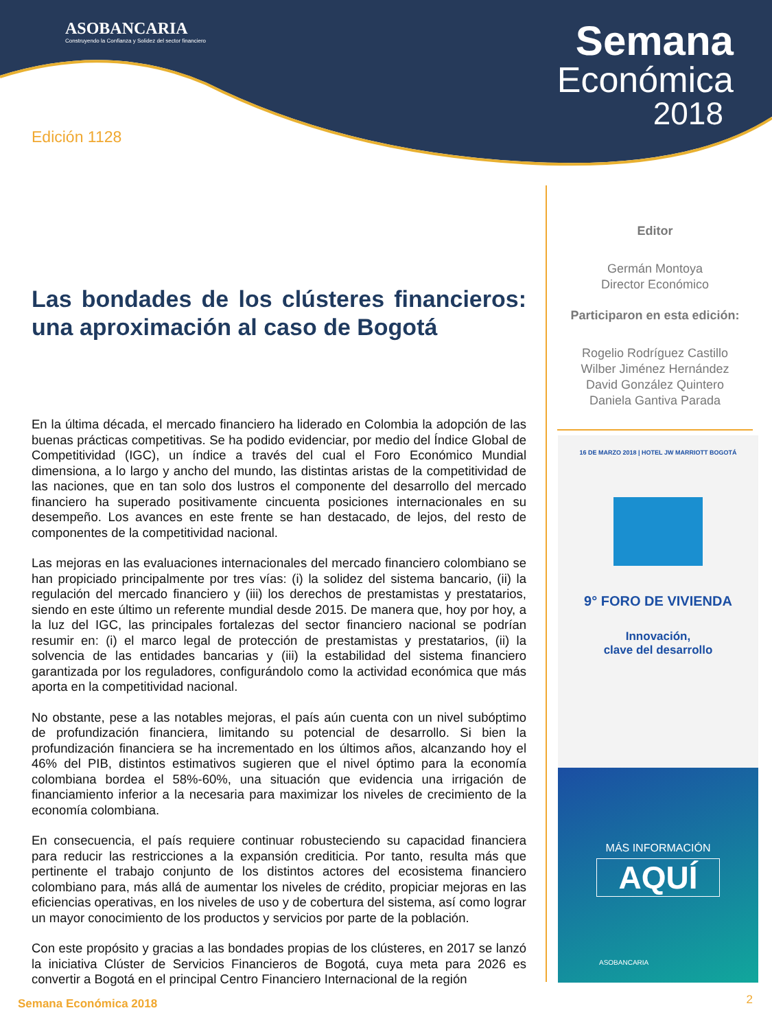ASOBANCARIA
Construyendo la Confianza y Solidez del sector financiero
Semana
Económica
2018
Edición 1128
Las bondades de los clústeres financieros: una aproximación al caso de Bogotá
En la última década, el mercado financiero ha liderado en Colombia la adopción de las buenas prácticas competitivas. Se ha podido evidenciar, por medio del Índice Global de Competitividad (IGC), un índice a través del cual el Foro Económico Mundial dimensiona, a lo largo y ancho del mundo, las distintas aristas de la competitividad de las naciones, que en tan solo dos lustros el componente del desarrollo del mercado financiero ha superado positivamente cincuenta posiciones internacionales en su desempeño. Los avances en este frente se han destacado, de lejos, del resto de componentes de la competitividad nacional.
Las mejoras en las evaluaciones internacionales del mercado financiero colombiano se han propiciado principalmente por tres vías: (i) la solidez del sistema bancario, (ii) la regulación del mercado financiero y (iii) los derechos de prestamistas y prestatarios, siendo en este último un referente mundial desde 2015. De manera que, hoy por hoy, a la luz del IGC, las principales fortalezas del sector financiero nacional se podrían resumir en: (i) el marco legal de protección de prestamistas y prestatarios, (ii) la solvencia de las entidades bancarias y (iii) la estabilidad del sistema financiero garantizada por los reguladores, configurándolo como la actividad económica que más aporta en la competitividad nacional.
No obstante, pese a las notables mejoras, el país aún cuenta con un nivel subóptimo de profundización financiera, limitando su potencial de desarrollo. Si bien la profundización financiera se ha incrementado en los últimos años, alcanzando hoy el 46% del PIB, distintos estimativos sugieren que el nivel óptimo para la economía colombiana bordea el 58%-60%, una situación que evidencia una irrigación de financiamiento inferior a la necesaria para maximizar los niveles de crecimiento de la economía colombiana.
En consecuencia, el país requiere continuar robusteciendo su capacidad financiera para reducir las restricciones a la expansión crediticia. Por tanto, resulta más que pertinente el trabajo conjunto de los distintos actores del ecosistema financiero colombiano para, más allá de aumentar los niveles de crédito, propiciar mejoras en las eficiencias operativas, en los niveles de uso y de cobertura del sistema, así como lograr un mayor conocimiento de los productos y servicios por parte de la población.
Con este propósito y gracias a las bondades propias de los clústeres, en 2017 se lanzó la iniciativa Clúster de Servicios Financieros de Bogotá, cuya meta para 2026 es convertir a Bogotá en el principal Centro Financiero Internacional de la región
Editor
Germán Montoya
Director Económico
Participaron en esta edición:
Rogelio Rodríguez Castillo
Wilber Jiménez Hernández
David González Quintero
Daniela Gantiva Parada
16 DE MARZO 2018 | HOTEL JW MARRIOTT BOGOTÁ
9° FORO DE VIVIENDA
Innovación,
clave del desarrollo
MÁS INFORMACIÓN
AQUÍ
ASOBANCARIA
Semana Económica 2018 2